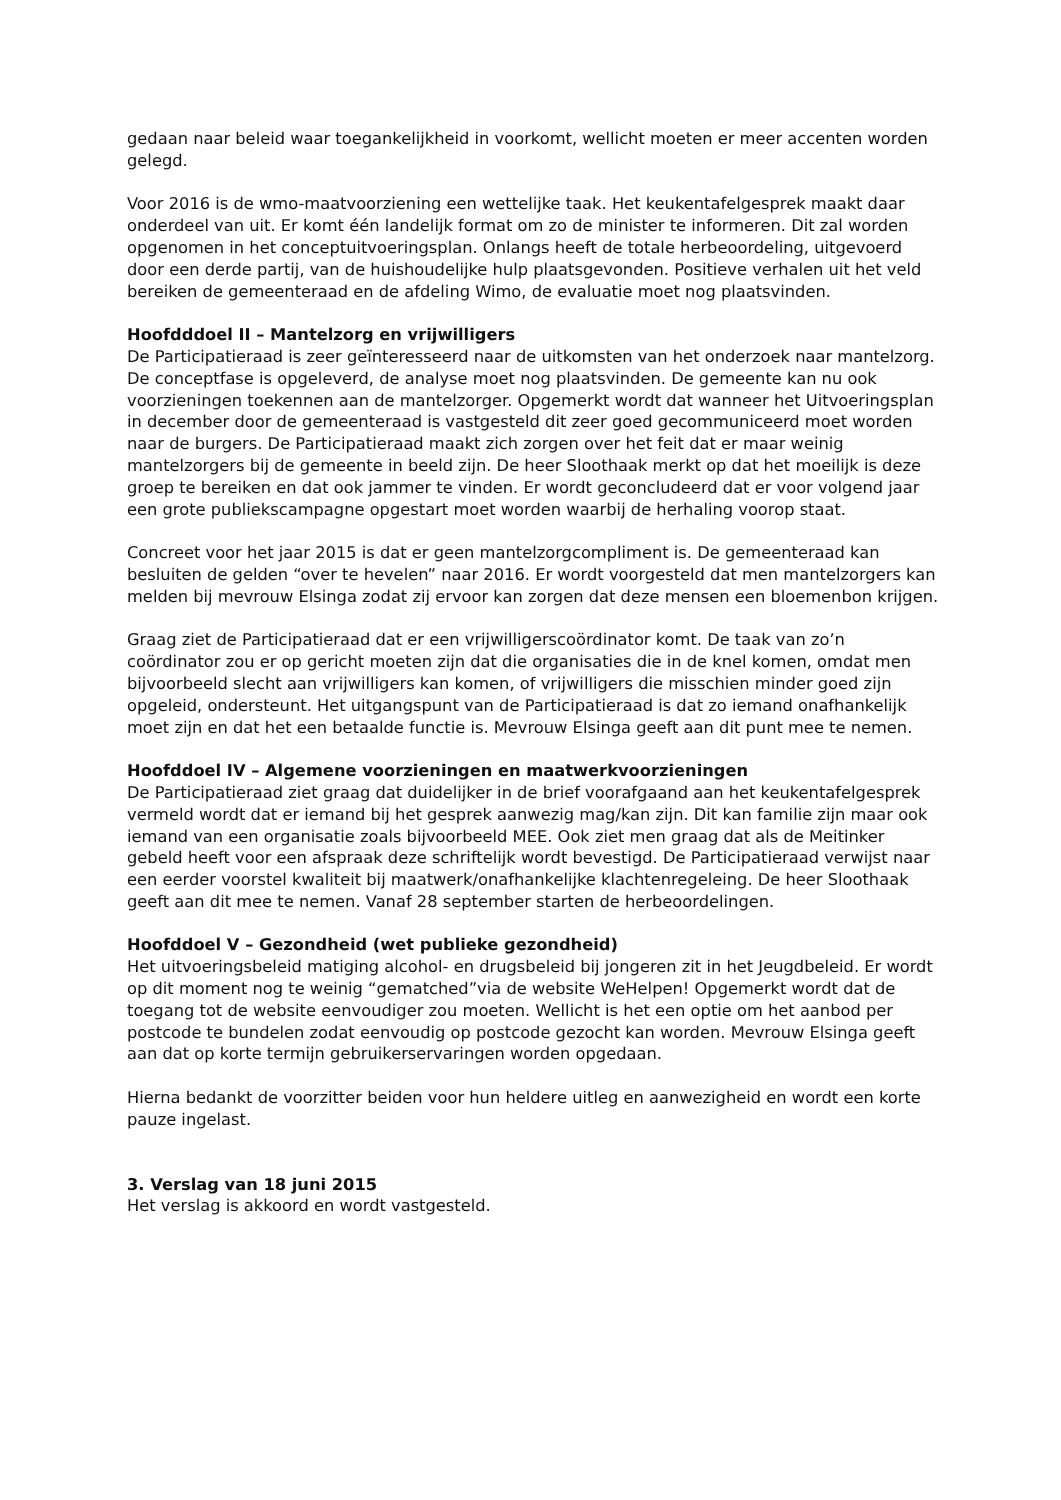gedaan naar beleid waar toegankelijkheid in voorkomt, wellicht moeten er meer accenten worden gelegd.
Voor 2016 is de wmo-maatvoorziening een wettelijke taak. Het keukentafelgesprek maakt daar onderdeel van uit. Er komt één landelijk format om zo de minister te informeren. Dit zal worden opgenomen in het conceptuitvoeringsplan. Onlangs heeft de totale herbeoordeling, uitgevoerd door een derde partij, van de huishoudelijke hulp plaatsgevonden. Positieve verhalen uit het veld bereiken de gemeenteraad en de afdeling Wimo, de evaluatie moet nog plaatsvinden.
Hoofdddoel II – Mantelzorg en vrijwilligers
De Participatieraad is zeer geïnteresseerd naar de uitkomsten van het onderzoek naar mantelzorg. De conceptfase is opgeleverd, de analyse moet nog plaatsvinden. De gemeente kan nu ook voorzieningen toekennen aan de mantelzorger. Opgemerkt wordt dat wanneer het Uitvoeringsplan in december door de gemeenteraad is vastgesteld dit zeer goed gecommuniceerd moet worden naar de burgers. De Participatieraad maakt zich zorgen over het feit dat er maar weinig mantelzorgers bij de gemeente in beeld zijn. De heer Sloothaak merkt op dat het moeilijk is deze groep te bereiken en dat ook jammer te vinden. Er wordt geconcludeerd dat er voor volgend jaar een grote publiekscampagne opgestart moet worden waarbij de herhaling voorop staat.
Concreet voor het jaar 2015 is dat er geen mantelzorgcompliment is. De gemeenteraad kan besluiten de gelden “over te hevelen” naar 2016. Er wordt voorgesteld dat men mantelzorgers kan melden bij mevrouw Elsinga zodat zij ervoor kan zorgen dat deze mensen een bloemenbon krijgen.
Graag ziet de Participatieraad dat er een vrijwilligerscoördinator komt. De taak van zo’n coördinator zou er op gericht moeten zijn dat die organisaties die in de knel komen, omdat men bijvoorbeeld slecht aan vrijwilligers kan komen, of vrijwilligers die misschien minder goed zijn opgeleid, ondersteunt. Het uitgangspunt van de Participatieraad is dat zo iemand onafhankelijk moet zijn en dat het een betaalde functie is. Mevrouw Elsinga geeft aan dit punt mee te nemen.
Hoofddoel IV – Algemene voorzieningen en maatwerkvoorzieningen
De Participatieraad ziet graag dat duidelijker in de brief voorafgaand aan het keukentafelgesprek vermeld wordt dat er iemand bij het gesprek aanwezig mag/kan zijn. Dit kan familie zijn maar ook iemand van een organisatie zoals bijvoorbeeld MEE. Ook ziet men graag dat als de Meitinker gebeld heeft voor een afspraak deze schriftelijk wordt bevestigd. De Participatieraad verwijst naar een eerder voorstel kwaliteit bij maatwerk/onafhankelijke klachtenregeleing. De heer Sloothaak geeft aan dit mee te nemen. Vanaf 28 september starten de herbeoordelingen.
Hoofddoel V – Gezondheid (wet publieke gezondheid)
Het uitvoeringsbeleid matiging alcohol- en drugsbeleid bij jongeren zit in het Jeugdbeleid. Er wordt op dit moment nog te weinig “gematched”via de website WeHelpen! Opgemerkt wordt dat de toegang tot de website eenvoudiger zou moeten. Wellicht is het een optie om het aanbod per postcode te bundelen zodat eenvoudig op postcode gezocht kan worden. Mevrouw Elsinga geeft aan dat op korte termijn gebruikerservaringen worden opgedaan.
Hierna bedankt de voorzitter beiden voor hun heldere uitleg en aanwezigheid en wordt een korte pauze ingelast.
3. Verslag van 18 juni 2015
Het verslag is akkoord en wordt vastgesteld.